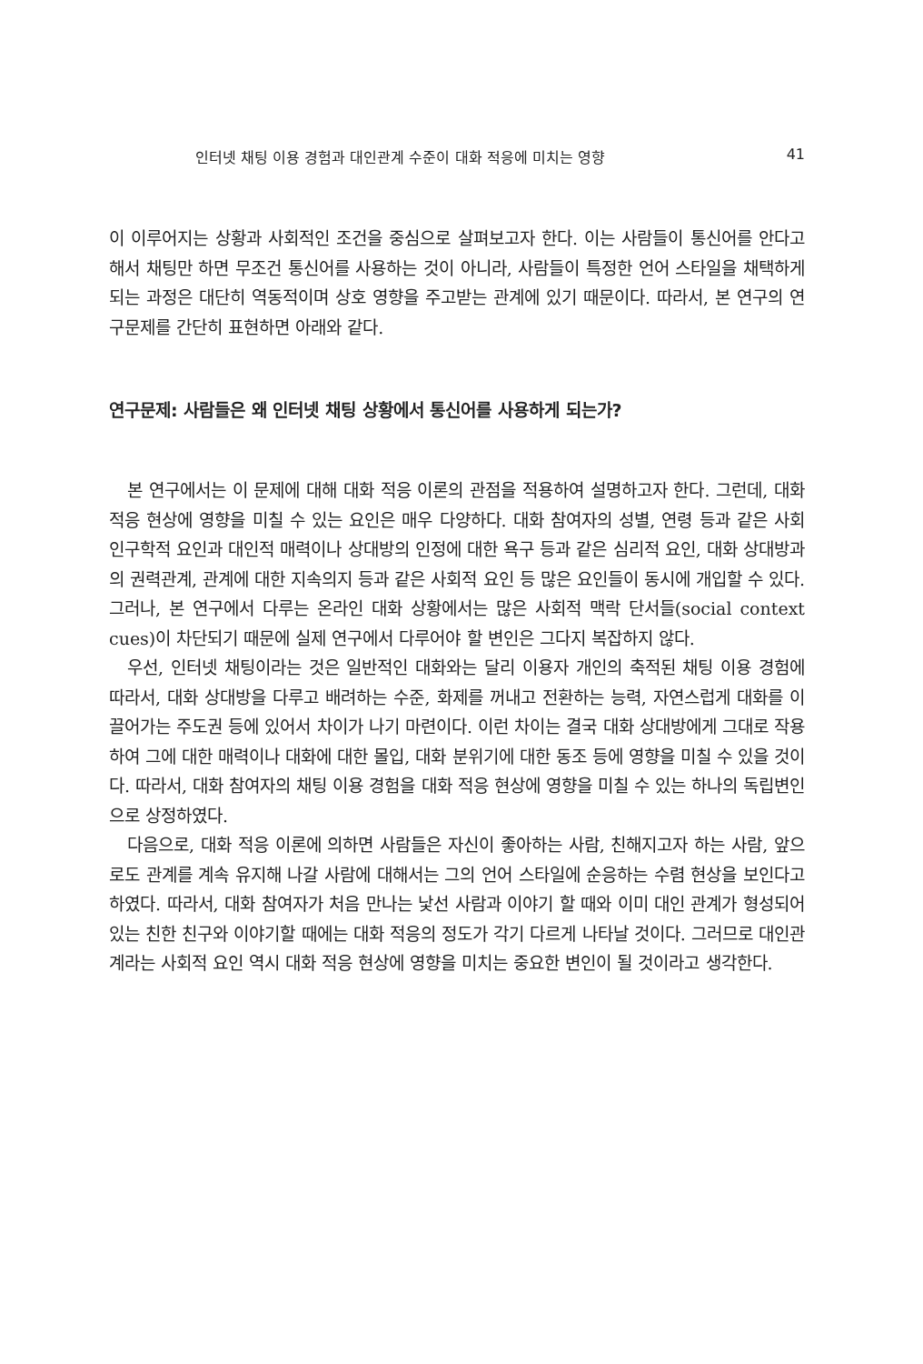인터넷 채팅 이용 경험과 대인관계 수준이 대화 적응에 미치는 영향 41
이 이루어지는 상황과 사회적인 조건을 중심으로 살펴보고자 한다. 이는 사람들이 통신어를 안다고 해서 채팅만 하면 무조건 통신어를 사용하는 것이 아니라, 사람들이 특정한 언어 스타일을 채택하게 되는 과정은 대단히 역동적이며 상호 영향을 주고받는 관계에 있기 때문이다. 따라서, 본 연구의 연구문제를 간단히 표현하면 아래와 같다.
연구문제: 사람들은 왜 인터넷 채팅 상황에서 통신어를 사용하게 되는가?
본 연구에서는 이 문제에 대해 대화 적응 이론의 관점을 적용하여 설명하고자 한다. 그런데, 대화 적응 현상에 영향을 미칠 수 있는 요인은 매우 다양하다. 대화 참여자의 성별, 연령 등과 같은 사회 인구학적 요인과 대인적 매력이나 상대방의 인정에 대한 욕구 등과 같은 심리적 요인, 대화 상대방과의 권력관계, 관계에 대한 지속의지 등과 같은 사회적 요인 등 많은 요인들이 동시에 개입할 수 있다. 그러나, 본 연구에서 다루는 온라인 대화 상황에서는 많은 사회적 맥락 단서들(social context cues)이 차단되기 때문에 실제 연구에서 다루어야 할 변인은 그다지 복잡하지 않다.
우선, 인터넷 채팅이라는 것은 일반적인 대화와는 달리 이용자 개인의 축적된 채팅 이용 경험에 따라서, 대화 상대방을 다루고 배려하는 수준, 화제를 꺼내고 전환하는 능력, 자연스럽게 대화를 이끌어가는 주도권 등에 있어서 차이가 나기 마련이다. 이런 차이는 결국 대화 상대방에게 그대로 작용하여 그에 대한 매력이나 대화에 대한 몰입, 대화 분위기에 대한 동조 등에 영향을 미칠 수 있을 것이다. 따라서, 대화 참여자의 채팅 이용 경험을 대화 적응 현상에 영향을 미칠 수 있는 하나의 독립변인으로 상정하였다.
다음으로, 대화 적응 이론에 의하면 사람들은 자신이 좋아하는 사람, 친해지고자 하는 사람, 앞으로도 관계를 계속 유지해 나갈 사람에 대해서는 그의 언어 스타일에 순응하는 수렴 현상을 보인다고 하였다. 따라서, 대화 참여자가 처음 만나는 낯선 사람과 이야기 할 때와 이미 대인 관계가 형성되어 있는 친한 친구와 이야기할 때에는 대화 적응의 정도가 각기 다르게 나타날 것이다. 그러므로 대인관계라는 사회적 요인 역시 대화 적응 현상에 영향을 미치는 중요한 변인이 될 것이라고 생각한다.